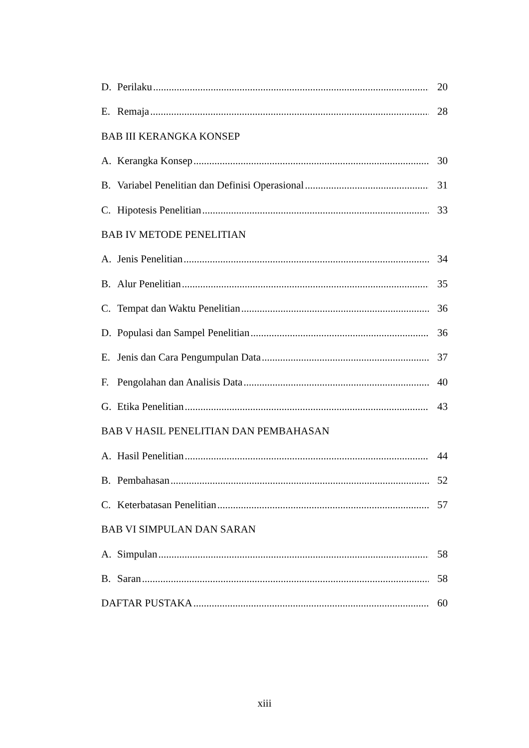D. Perilaku 20
E. Remaja 28
BAB III KERANGKA KONSEP
A. Kerangka Konsep 30
B. Variabel Penelitian dan Definisi Operasional 31
C. Hipotesis Penelitian 33
BAB IV METODE PENELITIAN
A. Jenis Penelitian 34
B. Alur Penelitian 35
C. Tempat dan Waktu Penelitian 36
D. Populasi dan Sampel Penelitian 36
E. Jenis dan Cara Pengumpulan Data 37
F. Pengolahan dan Analisis Data 40
G. Etika Penelitian 43
BAB V HASIL PENELITIAN DAN PEMBAHASAN
A. Hasil Penelitian 44
B. Pembahasan 52
C. Keterbatasan Penelitian 57
BAB VI SIMPULAN DAN SARAN
A. Simpulan 58
B. Saran 58
DAFTAR PUSTAKA 60
xiii